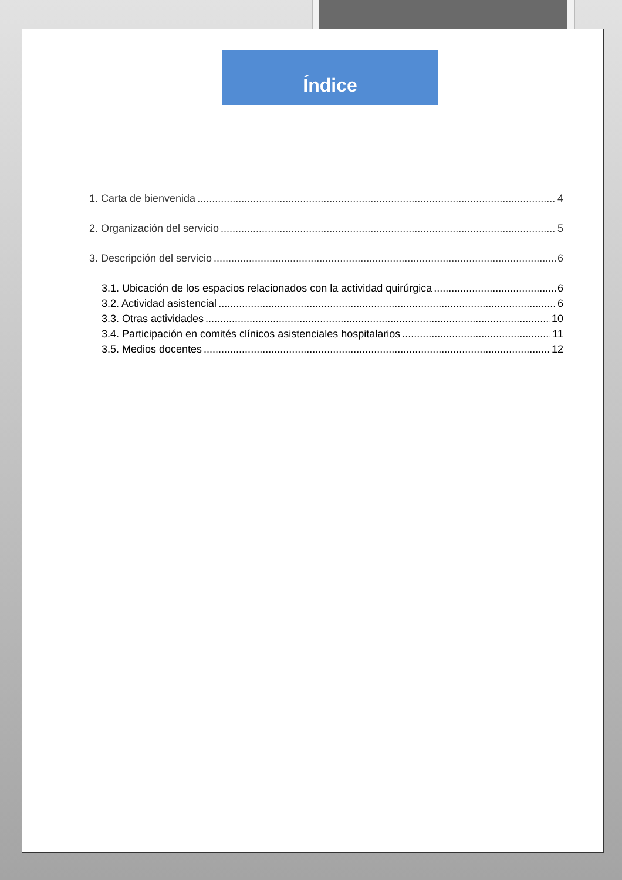Índice
1. Carta de bienvenida 4
2. Organización del servicio 5
3. Descripción del servicio 6
3.1. Ubicación de los espacios relacionados con la actividad quirúrgica 6
3.2. Actividad asistencial 6
3.3. Otras actividades 10
3.4. Participación en comités clínicos asistenciales hospitalarios 11
3.5. Medios docentes 12